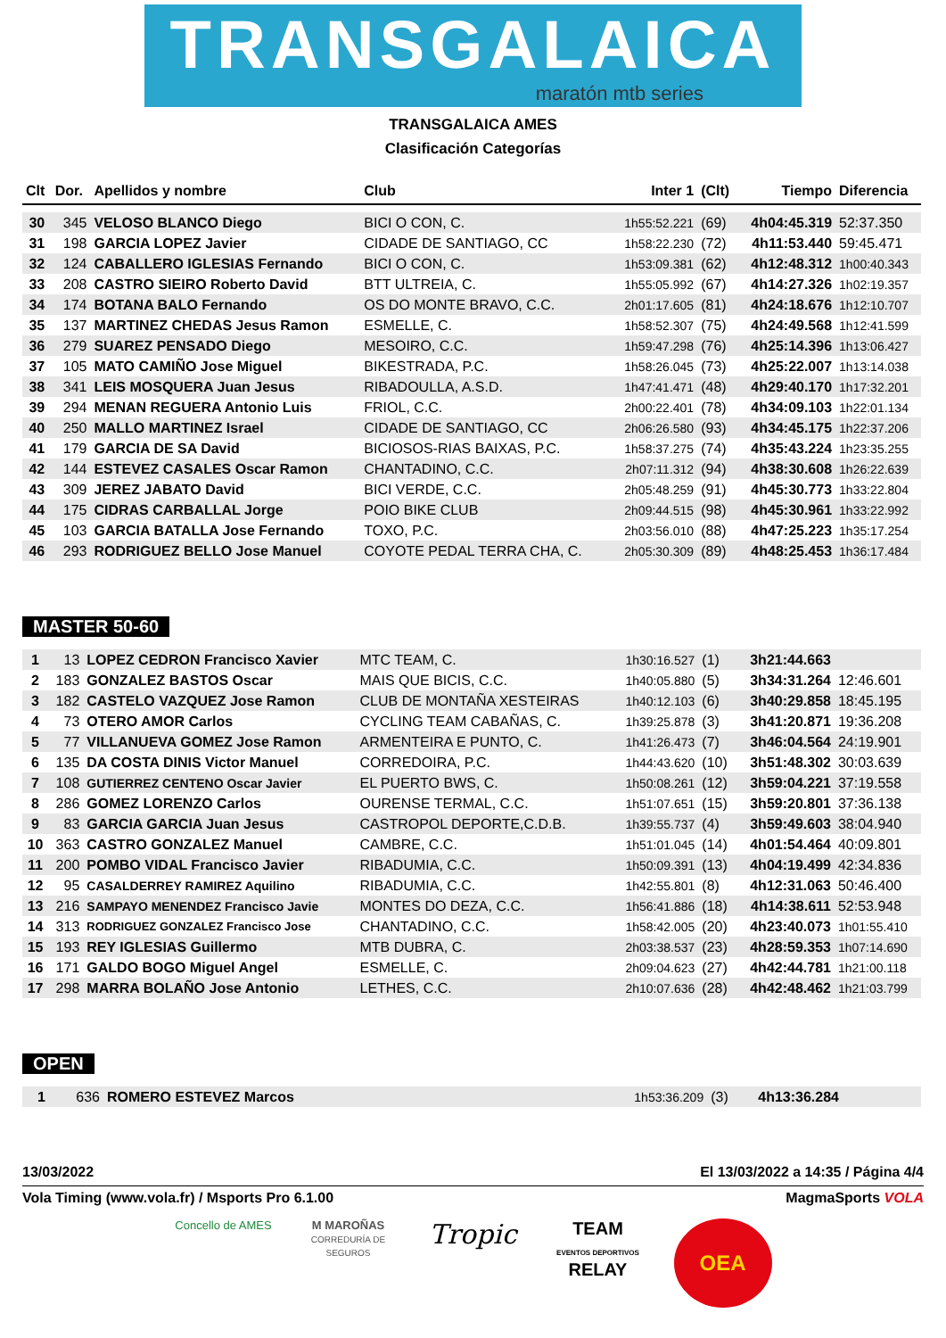TRANSGALAICA
maratón mtb series
TRANSGALAICA AMES
Clasificación Categorías
| Clt | Dor. | Apellidos y nombre | Club | Inter 1 | (Clt) | Tiempo | Diferencia |
| --- | --- | --- | --- | --- | --- | --- | --- |
| 30 | 345 | VELOSO BLANCO Diego | BICI O CON, C. | 1h55:52.221 | (69) | 4h04:45.319 | 52:37.350 |
| 31 | 198 | GARCIA LOPEZ Javier | CIDADE DE SANTIAGO, CC | 1h58:22.230 | (72) | 4h11:53.440 | 59:45.471 |
| 32 | 124 | CABALLERO IGLESIAS Fernando | BICI O CON, C. | 1h53:09.381 | (62) | 4h12:48.312 | 1h00:40.343 |
| 33 | 208 | CASTRO SIEIRO Roberto David | BTT ULTREIA, C. | 1h55:05.992 | (67) | 4h14:27.326 | 1h02:19.357 |
| 34 | 174 | BOTANA BALO Fernando | OS DO MONTE BRAVO, C.C. | 2h01:17.605 | (81) | 4h24:18.676 | 1h12:10.707 |
| 35 | 137 | MARTINEZ CHEDAS Jesus Ramon | ESMELLE, C. | 1h58:52.307 | (75) | 4h24:49.568 | 1h12:41.599 |
| 36 | 279 | SUAREZ PENSADO Diego | MESOIRO, C.C. | 1h59:47.298 | (76) | 4h25:14.396 | 1h13:06.427 |
| 37 | 105 | MATO CAMIÑO Jose Miguel | BIKESTRADA, P.C. | 1h58:26.045 | (73) | 4h25:22.007 | 1h13:14.038 |
| 38 | 341 | LEIS MOSQUERA Juan Jesus | RIBADOULLA, A.S.D. | 1h47:41.471 | (48) | 4h29:40.170 | 1h17:32.201 |
| 39 | 294 | MENAN REGUERA Antonio Luis | FRIOL, C.C. | 2h00:22.401 | (78) | 4h34:09.103 | 1h22:01.134 |
| 40 | 250 | MALLO MARTINEZ Israel | CIDADE DE SANTIAGO, CC | 2h06:26.580 | (93) | 4h34:45.175 | 1h22:37.206 |
| 41 | 179 | GARCIA DE SA David | BICIOSOS-RIAS BAIXAS, P.C. | 1h58:37.275 | (74) | 4h35:43.224 | 1h23:35.255 |
| 42 | 144 | ESTEVEZ CASALES Oscar Ramon | CHANTADINO, C.C. | 2h07:11.312 | (94) | 4h38:30.608 | 1h26:22.639 |
| 43 | 309 | JEREZ JABATO David | BICI VERDE, C.C. | 2h05:48.259 | (91) | 4h45:30.773 | 1h33:22.804 |
| 44 | 175 | CIDRAS CARBALLAL Jorge | POIO BIKE CLUB | 2h09:44.515 | (98) | 4h45:30.961 | 1h33:22.992 |
| 45 | 103 | GARCIA BATALLA Jose Fernando | TOXO, P.C. | 2h03:56.010 | (88) | 4h47:25.223 | 1h35:17.254 |
| 46 | 293 | RODRIGUEZ BELLO Jose Manuel | COYOTE PEDAL TERRA CHA, C. | 2h05:30.309 | (89) | 4h48:25.453 | 1h36:17.484 |
MASTER 50-60
| 1 | 13 | LOPEZ CEDRON Francisco Xavier | MTC TEAM, C. | 1h30:16.527 | (1) | 3h21:44.663 | |
| 2 | 183 | GONZALEZ BASTOS Oscar | MAIS QUE BICIS, C.C. | 1h40:05.880 | (5) | 3h34:31.264 | 12:46.601 |
| 3 | 182 | CASTELO VAZQUEZ Jose Ramon | CLUB DE MONTAÑA XESTEIRAS | 1h40:12.103 | (6) | 3h40:29.858 | 18:45.195 |
| 4 | 73 | OTERO AMOR Carlos | CYCLING TEAM CABAÑAS, C. | 1h39:25.878 | (3) | 3h41:20.871 | 19:36.208 |
| 5 | 77 | VILLANUEVA GOMEZ Jose Ramon | ARMENTEIRA E PUNTO, C. | 1h41:26.473 | (7) | 3h46:04.564 | 24:19.901 |
| 6 | 135 | DA COSTA DINIS Victor Manuel | CORREDOIRA, P.C. | 1h44:43.620 | (10) | 3h51:48.302 | 30:03.639 |
| 7 | 108 | GUTIERREZ CENTENO Oscar Javier | EL PUERTO BWS, C. | 1h50:08.261 | (12) | 3h59:04.221 | 37:19.558 |
| 8 | 286 | GOMEZ LORENZO Carlos | OURENSE TERMAL, C.C. | 1h51:07.651 | (15) | 3h59:20.801 | 37:36.138 |
| 9 | 83 | GARCIA GARCIA Juan Jesus | CASTROPOL DEPORTE,C.D.B. | 1h39:55.737 | (4) | 3h59:49.603 | 38:04.940 |
| 10 | 363 | CASTRO GONZALEZ Manuel | CAMBRE, C.C. | 1h51:01.045 | (14) | 4h01:54.464 | 40:09.801 |
| 11 | 200 | POMBO VIDAL Francisco Javier | RIBADUMIA, C.C. | 1h50:09.391 | (13) | 4h04:19.499 | 42:34.836 |
| 12 | 95 | CASALDERREY RAMIREZ Aquilino | RIBADUMIA, C.C. | 1h42:55.801 | (8) | 4h12:31.063 | 50:46.400 |
| 13 | 216 | SAMPAYO MENENDEZ Francisco Javie | MONTES DO DEZA, C.C. | 1h56:41.886 | (18) | 4h14:38.611 | 52:53.948 |
| 14 | 313 | RODRIGUEZ GONZALEZ Francisco Jose | CHANTADINO, C.C. | 1h58:42.005 | (20) | 4h23:40.073 | 1h01:55.410 |
| 15 | 193 | REY IGLESIAS Guillermo | MTB DUBRA, C. | 2h03:38.537 | (23) | 4h28:59.353 | 1h07:14.690 |
| 16 | 171 | GALDO BOGO Miguel Angel | ESMELLE, C. | 2h09:04.623 | (27) | 4h42:44.781 | 1h21:00.118 |
| 17 | 298 | MARRA BOLAÑO Jose Antonio | LETHES, C.C. | 2h10:07.636 | (28) | 4h42:48.462 | 1h21:03.799 |
OPEN
| 1 | 636 | ROMERO ESTEVEZ Marcos | | 1h53:36.209 | (3) | 4h13:36.284 | |
13/03/2022 El 13/03/2022 a 14:35 / Página 4/4
Vola Timing (www.vola.fr) / Msports Pro 6.1.00 MagmaSports VOLA
Concello de AMES
M MAROÑAS
CORREDURÍA DE SEGUROS
Tropic
TEAM
EVENTOS DEPORTIVOS
RELAY
OEA